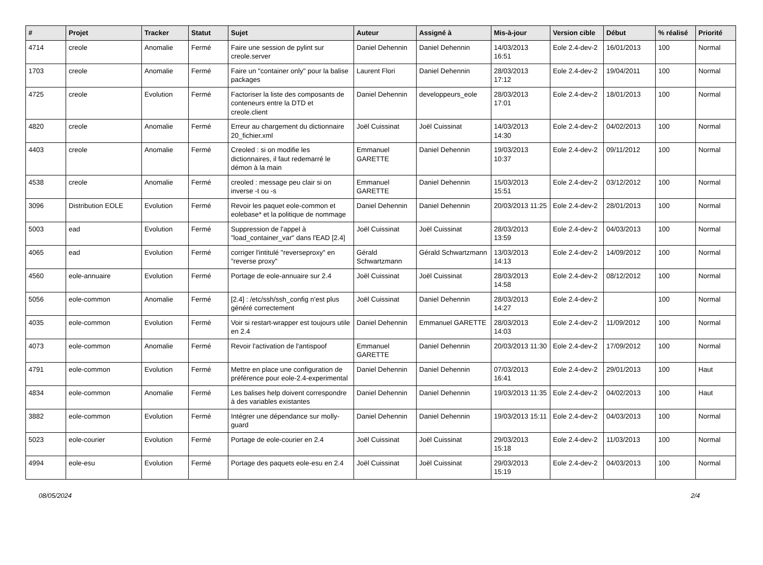| # | Projet | Tracker | Statut | Sujet | Auteur | Assigné à | Mis-à-jour | Version cible | Début | % réalisé | Priorité |
| --- | --- | --- | --- | --- | --- | --- | --- | --- | --- | --- | --- |
| 4714 | creole | Anomalie | Fermé | Faire une session de pylint sur creole.server | Daniel Dehennin | Daniel Dehennin | 14/03/2013 16:51 | Eole 2.4-dev-2 | 16/01/2013 | 100 | Normal |
| 1703 | creole | Anomalie | Fermé | Faire un "container only" pour la balise packages | Laurent Flori | Daniel Dehennin | 28/03/2013 17:12 | Eole 2.4-dev-2 | 19/04/2011 | 100 | Normal |
| 4725 | creole | Evolution | Fermé | Factoriser la liste des composants de conteneurs entre la DTD et creole.client | Daniel Dehennin | developpeurs_eole | 28/03/2013 17:01 | Eole 2.4-dev-2 | 18/01/2013 | 100 | Normal |
| 4820 | creole | Anomalie | Fermé | Erreur au chargement du dictionnaire 20_fichier.xml | Joël Cuissinat | Joël Cuissinat | 14/03/2013 14:30 | Eole 2.4-dev-2 | 04/02/2013 | 100 | Normal |
| 4403 | creole | Anomalie | Fermé | Creoled : si on modifie les dictionnaires, il faut redemarré le démon à la main | Emmanuel GARETTE | Daniel Dehennin | 19/03/2013 10:37 | Eole 2.4-dev-2 | 09/11/2012 | 100 | Normal |
| 4538 | creole | Anomalie | Fermé | creoled : message peu clair si on inverse -t ou -s | Emmanuel GARETTE | Daniel Dehennin | 15/03/2013 15:51 | Eole 2.4-dev-2 | 03/12/2012 | 100 | Normal |
| 3096 | Distribution EOLE | Evolution | Fermé | Revoir les paquet eole-common et eolebase* et la politique de nommage | Daniel Dehennin | Daniel Dehennin | 20/03/2013 11:25 | Eole 2.4-dev-2 | 28/01/2013 | 100 | Normal |
| 5003 | ead | Evolution | Fermé | Suppression de l'appel à "load_container_var" dans l'EAD [2.4] | Joël Cuissinat | Joël Cuissinat | 28/03/2013 13:59 | Eole 2.4-dev-2 | 04/03/2013 | 100 | Normal |
| 4065 | ead | Evolution | Fermé | corriger l'intitulé "reverseproxy" en "reverse proxy" | Gérald Schwartzmann | Gérald Schwartzmann | 13/03/2013 14:13 | Eole 2.4-dev-2 | 14/09/2012 | 100 | Normal |
| 4560 | eole-annuaire | Evolution | Fermé | Portage de eole-annuaire sur 2.4 | Joël Cuissinat | Joël Cuissinat | 28/03/2013 14:58 | Eole 2.4-dev-2 | 08/12/2012 | 100 | Normal |
| 5056 | eole-common | Anomalie | Fermé | [2.4] : /etc/ssh/ssh_config n'est plus généré correctement | Joël Cuissinat | Daniel Dehennin | 28/03/2013 14:27 | Eole 2.4-dev-2 | | 100 | Normal |
| 4035 | eole-common | Evolution | Fermé | Voir si restart-wrapper est toujours utile en 2.4 | Daniel Dehennin | Emmanuel GARETTE | 28/03/2013 14:03 | Eole 2.4-dev-2 | 11/09/2012 | 100 | Normal |
| 4073 | eole-common | Anomalie | Fermé | Revoir l'activation de l'antispoof | Emmanuel GARETTE | Daniel Dehennin | 20/03/2013 11:30 | Eole 2.4-dev-2 | 17/09/2012 | 100 | Normal |
| 4791 | eole-common | Evolution | Fermé | Mettre en place une configuration de préférence pour eole-2.4-experimental | Daniel Dehennin | Daniel Dehennin | 07/03/2013 16:41 | Eole 2.4-dev-2 | 29/01/2013 | 100 | Haut |
| 4834 | eole-common | Anomalie | Fermé | Les balises help doivent correspondre à des variables existantes | Daniel Dehennin | Daniel Dehennin | 19/03/2013 11:35 | Eole 2.4-dev-2 | 04/02/2013 | 100 | Haut |
| 3882 | eole-common | Evolution | Fermé | Intégrer une dépendance sur molly-guard | Daniel Dehennin | Daniel Dehennin | 19/03/2013 15:11 | Eole 2.4-dev-2 | 04/03/2013 | 100 | Normal |
| 5023 | eole-courier | Evolution | Fermé | Portage de eole-courier en 2.4 | Joël Cuissinat | Joël Cuissinat | 29/03/2013 15:18 | Eole 2.4-dev-2 | 11/03/2013 | 100 | Normal |
| 4994 | eole-esu | Evolution | Fermé | Portage des paquets eole-esu en 2.4 | Joël Cuissinat | Joël Cuissinat | 29/03/2013 15:19 | Eole 2.4-dev-2 | 04/03/2013 | 100 | Normal |
08/05/2024 2/4